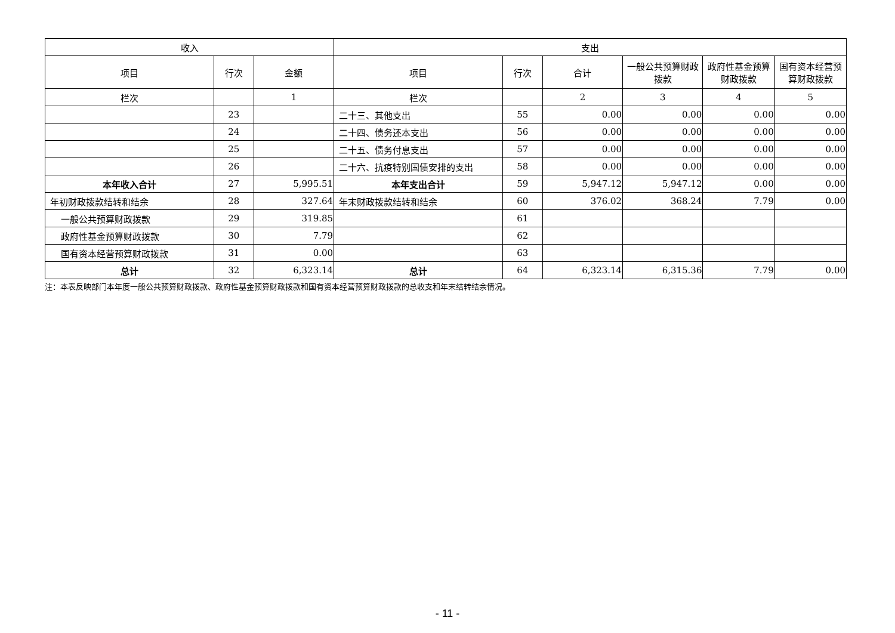| 收入 | | | 支出 | | | | | |
| --- | --- | --- | --- | --- | --- | --- | --- | --- |
| 项目 | 行次 | 金额 | 项目 | 行次 | 合计 | 一般公共预算财政拨款 | 政府性基金预算财政拨款 | 国有资本经营预算财政拨款 |
| 栏次 | | 1 | 栏次 | | 2 | 3 | 4 | 5 |
| | 23 | | 二十三、其他支出 | 55 | 0.00 | 0.00 | 0.00 | 0.00 |
| | 24 | | 二十四、债务还本支出 | 56 | 0.00 | 0.00 | 0.00 | 0.00 |
| | 25 | | 二十五、债务付息支出 | 57 | 0.00 | 0.00 | 0.00 | 0.00 |
| | 26 | | 二十六、抗疫特别国债安排的支出 | 58 | 0.00 | 0.00 | 0.00 | 0.00 |
| 本年收入合计 | 27 | 5,995.51 | 本年支出合计 | 59 | 5,947.12 | 5,947.12 | 0.00 | 0.00 |
| 年初财政拨款结转和结余 | 28 | 327.64 | 年末财政拨款结转和结余 | 60 | 376.02 | 368.24 | 7.79 | 0.00 |
| 一般公共预算财政拨款 | 29 | 319.85 | | 61 | | | | |
| 政府性基金预算财政拨款 | 30 | 7.79 | | 62 | | | | |
| 国有资本经营预算财政拨款 | 31 | 0.00 | | 63 | | | | |
| 总计 | 32 | 6,323.14 | 总计 | 64 | 6,323.14 | 6,315.36 | 7.79 | 0.00 |
注：本表反映部门本年度一般公共预算财政拨款、政府性基金预算财政拨款和国有资本经营预算财政拨款的总收支和年末结转结余情况。
- 11 -